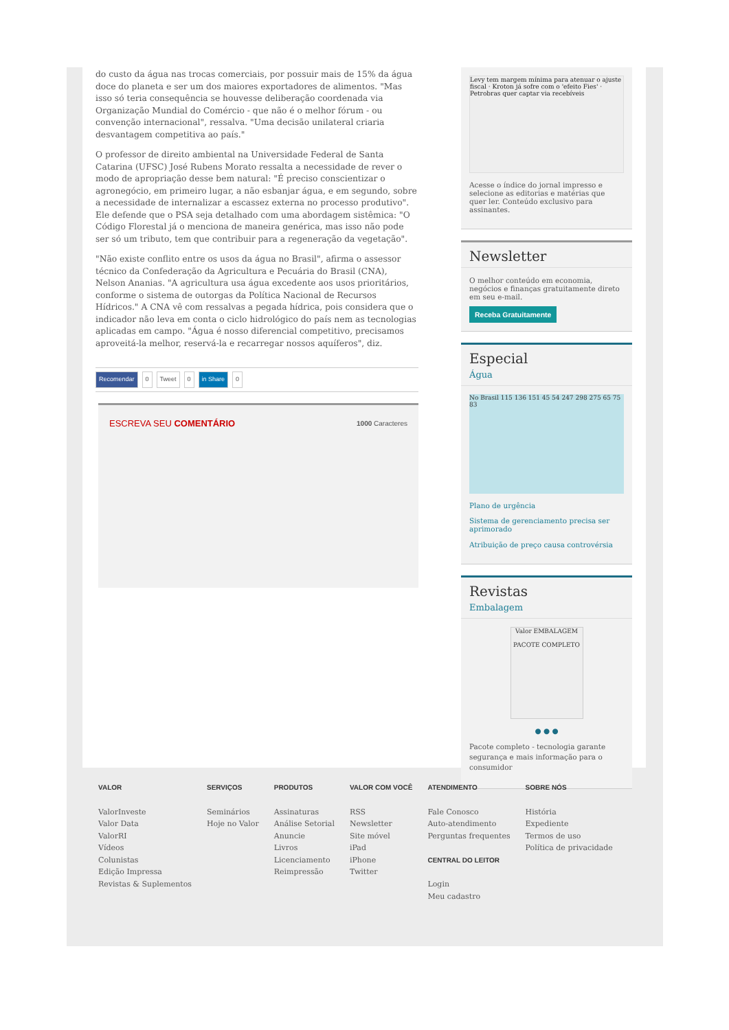do custo da água nas trocas comerciais, por possuir mais de 15% da água doce do planeta e ser um dos maiores exportadores de alimentos. "Mas isso só teria consequência se houvesse deliberação coordenada via Organização Mundial do Comércio - que não é o melhor fórum - ou convenção internacional", ressalva. "Uma decisão unilateral criaria desvantagem competitiva ao país."
O professor de direito ambiental na Universidade Federal de Santa Catarina (UFSC) José Rubens Morato ressalta a necessidade de rever o modo de apropriação desse bem natural: "É preciso conscientizar o agronegócio, em primeiro lugar, a não esbanjar água, e em segundo, sobre a necessidade de internalizar a escassez externa no processo produtivo". Ele defende que o PSA seja detalhado com uma abordagem sistêmica: "O Código Florestal já o menciona de maneira genérica, mas isso não pode ser só um tributo, tem que contribuir para a regeneração da vegetação".
"Não existe conflito entre os usos da água no Brasil", afirma o assessor técnico da Confederação da Agricultura e Pecuária do Brasil (CNA), Nelson Ananias. "A agricultura usa água excedente aos usos prioritários, conforme o sistema de outorgas da Política Nacional de Recursos Hídricos." A CNA vê com ressalvas a pegada hídrica, pois considera que o indicador não leva em conta o ciclo hidrológico do país nem as tecnologias aplicadas em campo. "Água é nosso diferencial competitivo, precisamos aproveitá-la melhor, reservá-la e recarregar nossos aquíferos", diz.
Recomendar 0 Tweet 0 in Share 0
ESCREVA SEU COMENTÁRIO 1000 Caracteres
Levy tem margem mínima para atenuar o ajuste fiscal · Kroton já sofre com o 'efeito Fies' · Petrobras quer captar via recebíveis
Acesse o índice do jornal impresso e selecione as editorias e matérias que quer ler. Conteúdo exclusivo para assinantes.
Newsletter
O melhor conteúdo em economia, negócios e finanças gratuitamente direto em seu e-mail.
Receba Gratuitamente
Especial
Água
No Brasil 115 136 151 45 54 247 298 275 65 75 83
Plano de urgência
Sistema de gerenciamento precisa ser aprimorado
Atribuição de preço causa controvérsia
Revistas
Embalagem
Valor EMBALAGEM
PACOTE COMPLETO
● ● ●
Pacote completo - tecnologia garante segurança e mais informação para o consumidor
VALOR
ValorInveste
Valor Data
ValorRI
Vídeos
Colunistas
Edição Impressa
Revistas & Suplementos
SERVIÇOS
Seminários
Hoje no Valor
PRODUTOS
Assinaturas
Análise Setorial
Anuncie
Livros
Licenciamento
Reimpressão
VALOR COM VOCÊ
RSS
Newsletter
Site móvel
iPad
iPhone
Twitter
ATENDIMENTO
Fale Conosco
Auto-atendimento
Perguntas frequentes
CENTRAL DO LEITOR
Login
Meu cadastro
SOBRE NÓS
História
Expediente
Termos de uso
Política de privacidade